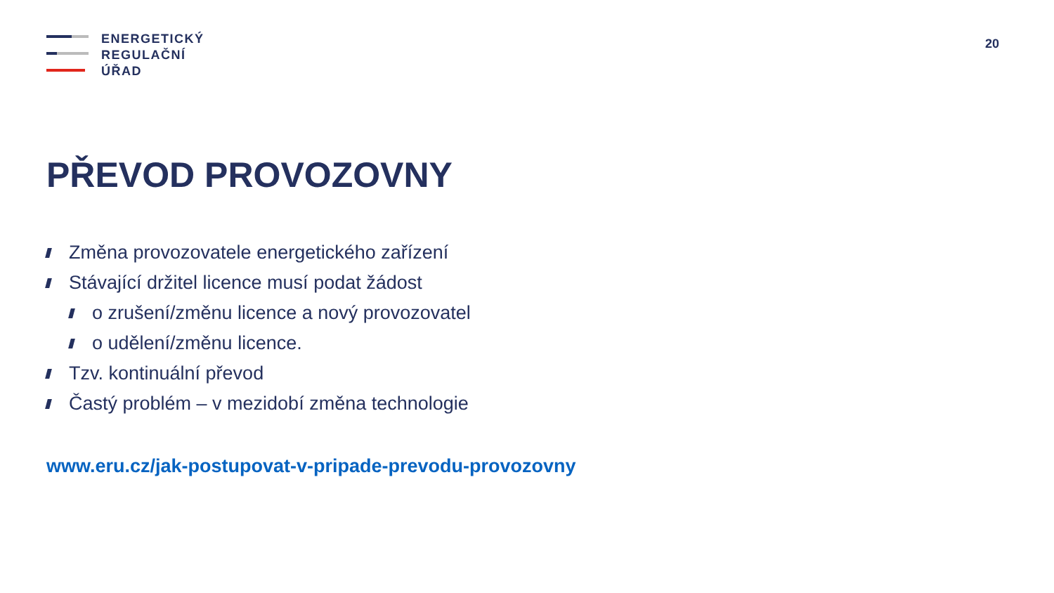ENERGETICKÝ
REGULAČNÍ
ÚŘAD
20
PŘEVOD PROVOZOVNY
Změna provozovatele energetického zařízení
Stávající držitel licence musí podat žádost
o zrušení/změnu licence a nový provozovatel
o udělení/změnu licence.
Tzv. kontinuální převod
Častý problém – v mezidobí změna technologie
www.eru.cz/jak-postupovat-v-pripade-prevodu-provozovny